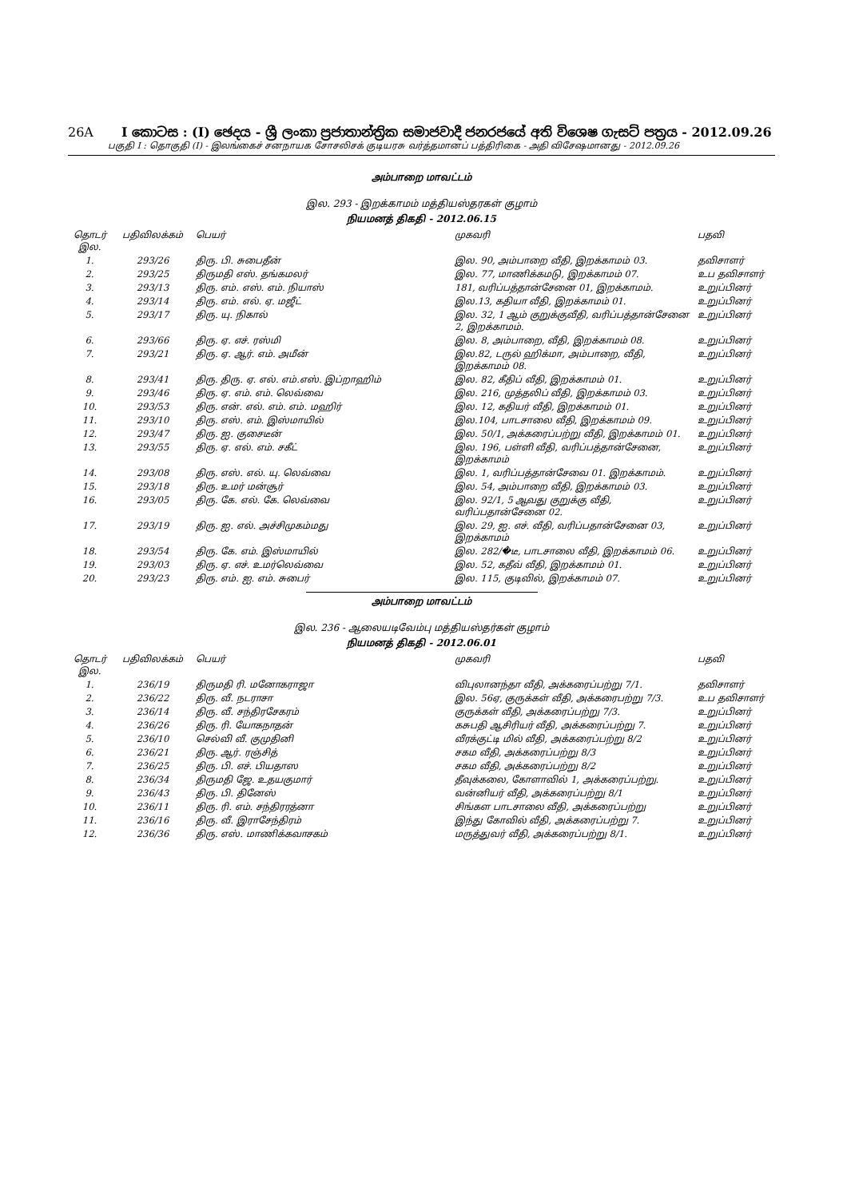26A I කොටස : (I) ඡෙදය - ශ්‍රී ලංකා ප්‍රජාතාන්ත්‍රික සමාජවාදී ජනරජයේ අති විශෙෂ ගැසට් පත්‍රය - 2012.09.26
பகுதி I : தொகுதி (I) - இலங்கைச் சனநாயக சோசலிசக் குடியரசு வர்த்தமானப் பத்திரிகை - அதி விசேஷமானது - 2012.09.26
அம்பாறை மாவட்டம்
இல. 293 - இறக்காமம் மத்தியஸ்தரகள் குழாம்
நியமனத் திகதி - 2012.06.15
| தொடர் இல. | பதிவிலக்கம் | பெயர் | முகவரி | பதவி |
| --- | --- | --- | --- | --- |
| 1. | 293/26 | திரு. பி. சுபைதீன் | இல. 90, அம்பாறை வீதி, இறக்காமம் 03. | தவிசாளர் |
| 2. | 293/25 | திருமதி எஸ். தங்கமலர் | இல. 77, மாணிக்கமடு, இறக்காமம் 07. | உப தவிசாளர் |
| 3. | 293/13 | திரு. எம். எஸ். எம். நியாஸ் | 181, வரிப்பத்தான்சேனை 01, இறக்காமம். | உறுப்பினர் |
| 4. | 293/14 | திரு. எம். எல். ஏ. மஜீட் | இல.13, கதியா வீதி, இறக்காமம் 01. | உறுப்பினர் |
| 5. | 293/17 | திரு. யு. நிகால் | இல. 32, 1 ஆம் குறுக்குவீதி, வரிப்பத்தான்சேனை 2, இறக்காமம். | உறுப்பினர் |
| 6. | 293/66 | திரு. ஏ. எச். ரஸ்மி | இல. 8, அம்பாறை, வீதி, இறக்காமம் 08. | உறுப்பினர் |
| 7. | 293/21 | திரு. ஏ. ஆர். எம். அமீன் | இல.82, டருல் ஹிக்மா, அம்பாறை, வீதி, இறக்காமம் 08. | உறுப்பினர் |
| 8. | 293/41 | திரு. திரு. ஏ. எல். எம்.எஸ். இப்றாஹிம் | இல. 82, கீதிப் வீதி, இறக்காமம் 01. | உறுப்பினர் |
| 9. | 293/46 | திரு. ஏ. எம். எம். லெவ்வை | இல. 216, முத்தலிப் வீதி, இறக்காமம் 03. | உறுப்பினர் |
| 10. | 293/53 | திரு. என். எல். எம். எம். மஹிர் | இல. 12, கதியர் வீதி, இறக்காமம் 01. | உறுப்பினர் |
| 11. | 293/10 | திரு. எஸ். எம். இஸ்மாயில் | இல.104, பாடசாலை வீதி, இறக்காமம் 09. | உறுப்பினர் |
| 12. | 293/47 | திரு. ஐ. குசைடீன் | இல. 50/1, அக்கரைப்பற்று வீதி, இறக்காமம் 01. | உறுப்பினர் |
| 13. | 293/55 | திரு. ஏ. எல். எம். சகீட் | இல. 196, பள்ளி வீதி, வரிப்பத்தான்சேனை, இறக்காமம் | உறுப்பினர் |
| 14. | 293/08 | திரு. எஸ். எல். யு. லெவ்வை | இல. 1, வரிப்பத்தான்சேவை 01. இறக்காமம். | உறுப்பினர் |
| 15. | 293/18 | திரு. உமர் மன்சூர் | இல. 54, அம்பாறை வீதி, இறக்காமம் 03. | உறுப்பினர் |
| 16. | 293/05 | திரு. கே. எல். கே. லெவ்வை | இல. 92/1, 5 ஆவது குறுக்கு வீதி, வரிப்பதான்சேனை 02. | உறுப்பினர் |
| 17. | 293/19 | திரு. ஐ. எல். அச்சிமுகம்மது | இல. 29, ஐ. எச். வீதி, வரிப்பதான்சேனை 03, இறக்காமம் | உறுப்பினர் |
| 18. | 293/54 | திரு. கே. எம். இஸ்மாயில் | இல. 282/�டீ, பாடசாலை வீதி, இறக்காமம் 06. | உறுப்பினர் |
| 19. | 293/03 | திரு. ஏ. எச். உமர்லெவ்வை | இல. 52, கதீவ் வீதி, இறக்காமம் 01. | உறுப்பினர் |
| 20. | 293/23 | திரு. எம். ஐ. எம். சுபைர் | இல. 115, குடிவில், இறக்காமம் 07. | உறுப்பினர் |
அம்பாறை மாவட்டம்
இல. 236 - ஆலையடிவேம்பு மத்தியஸ்தர்கள் குழாம்
நியமனத் திகதி - 2012.06.01
| தொடர் இல. | பதிவிலக்கம் | பெயர் | முகவரி | பதவி |
| --- | --- | --- | --- | --- |
| 1. | 236/19 | திருமதி ரி. மனோகராஜா | விபுலானந்தா வீதி, அக்கரைப்பற்று 7/1. | தவிசாளர் |
| 2. | 236/22 | திரு. வீ. நடராசா | இல. 56ஏ, குருக்கள் வீதி, அக்கரைபற்று 7/3. | உப தவிசாளர் |
| 3. | 236/14 | திரு. வீ. சந்திரசேகரம் | குருக்கள் வீதி, அக்கரைப்பற்று 7/3. | உறுப்பினர் |
| 4. | 236/26 | திரு. ரி. யோகநாதன் | கசுபதி ஆசிரியர் வீதி, அக்கரைப்பற்று 7. | உறுப்பினர் |
| 5. | 236/10 | செல்வி வீ. குமுதினி | வீரக்குட்டி மில் வீதி, அக்கரைப்பற்று 8/2 | உறுப்பினர் |
| 6. | 236/21 | திரு. ஆர். ரஞ்சித் | சகம வீதி, அக்கரைப்பற்று 8/3 | உறுப்பினர் |
| 7. | 236/25 | திரு. பி. எச். பியதாஸ | சகம வீதி, அக்கரைப்பற்று 8/2 | உறுப்பினர் |
| 8. | 236/34 | திருமதி ஜே. உதயகுமார் | தீவுக்கலை, கோளாவில் 1, அக்கரைப்பற்று. | உறுப்பினர் |
| 9. | 236/43 | திரு. பி. தினேஸ் | வன்னியர் வீதி, அக்கரைப்பற்று 8/1 | உறுப்பினர் |
| 10. | 236/11 | திரு. ரி. எம். சந்திரரத்னா | சிங்கள பாடசாலை வீதி, அக்கரைப்பற்று | உறுப்பினர் |
| 11. | 236/16 | திரு. வீ. இராசேந்திரம் | இந்து கோவில் வீதி, அக்கரைப்பற்று 7. | உறுப்பினர் |
| 12. | 236/36 | திரு. எஸ். மாணிக்கவாசகம் | மருத்துவர் வீதி, அக்கரைப்பற்று 8/1. | உறுப்பினர் |